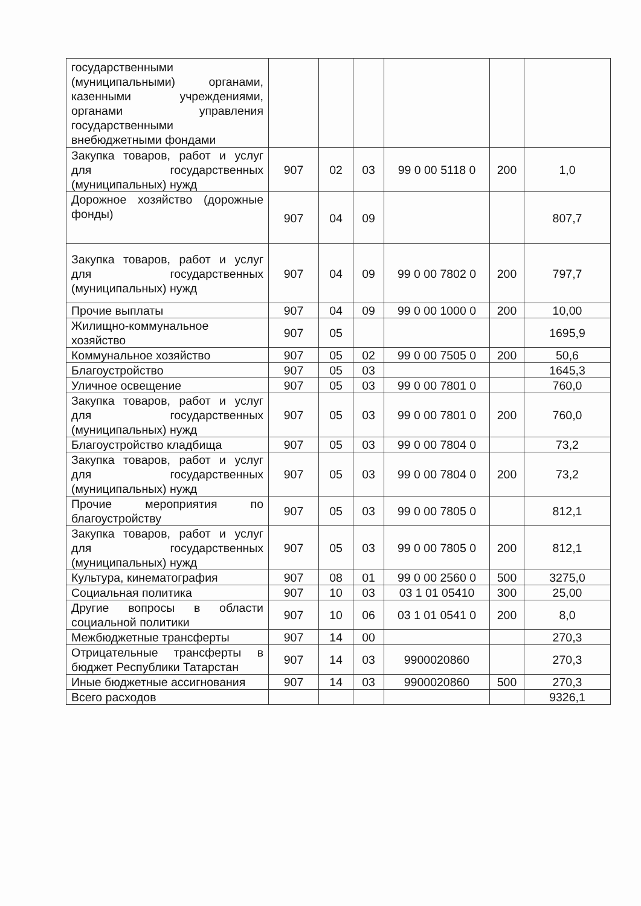| государственными (муниципальными) органами, казенными учреждениями, органами управления государственными внебюджетными фондами | | | | | | |
| Закупка товаров, работ и услуг для государственных (муниципальных) нужд | 907 | 02 | 03 | 99 0 00 5118 0 | 200 | 1,0 |
| Дорожное хозяйство (дорожные фонды) | 907 | 04 | 09 | | | 807,7 |
| Закупка товаров, работ и услуг для государственных (муниципальных) нужд | 907 | 04 | 09 | 99 0 00 7802 0 | 200 | 797,7 |
| Прочие выплаты | 907 | 04 | 09 | 99 0 00 1000 0 | 200 | 10,00 |
| Жилищно-коммунальное хозяйство | 907 | 05 | | | | 1695,9 |
| Коммунальное хозяйство | 907 | 05 | 02 | 99 0 00 7505 0 | 200 | 50,6 |
| Благоустройство | 907 | 05 | 03 | | | 1645,3 |
| Уличное освещение | 907 | 05 | 03 | 99 0 00 7801 0 | | 760,0 |
| Закупка товаров, работ и услуг для государственных (муниципальных) нужд | 907 | 05 | 03 | 99 0 00 7801 0 | 200 | 760,0 |
| Благоустройство кладбища | 907 | 05 | 03 | 99 0 00 7804 0 | | 73,2 |
| Закупка товаров, работ и услуг для государственных (муниципальных) нужд | 907 | 05 | 03 | 99 0 00 7804 0 | 200 | 73,2 |
| Прочие мероприятия по благоустройству | 907 | 05 | 03 | 99 0 00 7805 0 | | 812,1 |
| Закупка товаров, работ и услуг для государственных (муниципальных) нужд | 907 | 05 | 03 | 99 0 00 7805 0 | 200 | 812,1 |
| Культура, кинематография | 907 | 08 | 01 | 99 0 00 2560 0 | 500 | 3275,0 |
| Социальная политика | 907 | 10 | 03 | 03 1 01 05410 | 300 | 25,00 |
| Другие вопросы в области социальной политики | 907 | 10 | 06 | 03 1 01 0541 0 | 200 | 8,0 |
| Межбюджетные трансферты | 907 | 14 | 00 | | | 270,3 |
| Отрицательные трансферты в бюджет Республики Татарстан | 907 | 14 | 03 | 9900020860 | | 270,3 |
| Иные бюджетные ассигнования | 907 | 14 | 03 | 9900020860 | 500 | 270,3 |
| Всего расходов | | | | | | 9326,1 |